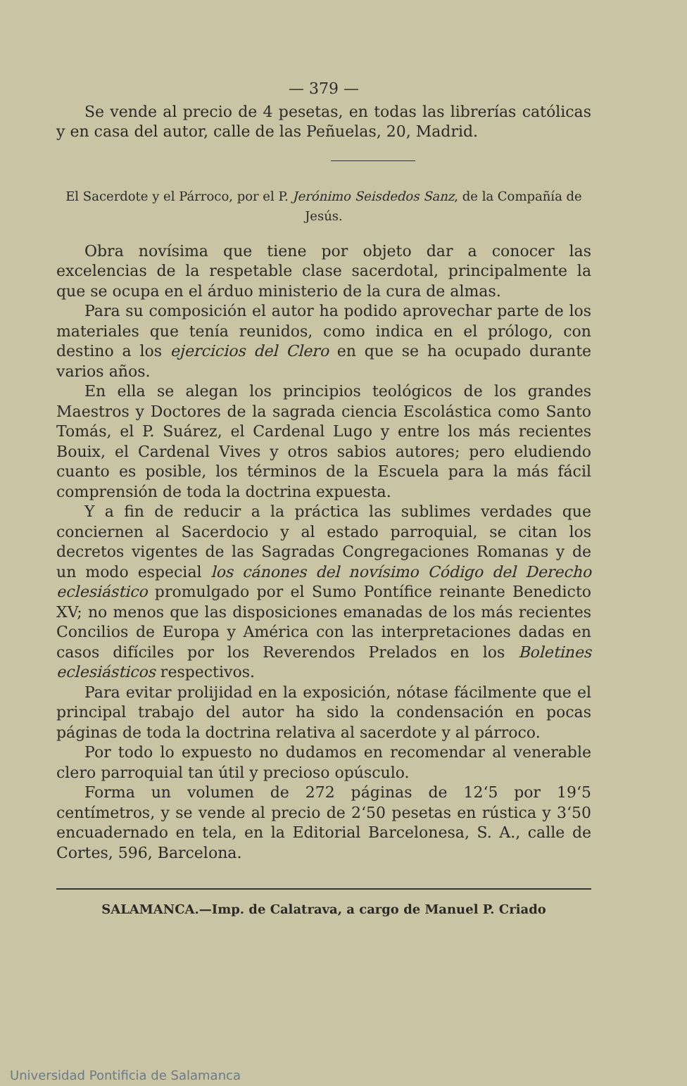— 379 —
Se vende al precio de 4 pesetas, en todas las librerías católicas y en casa del autor, calle de las Peñuelas, 20, Madrid.
El Sacerdote y el Párroco, por el P. Jerónimo Seisdedos Sanz, de la Compañía de Jesús.
Obra novísima que tiene por objeto dar a conocer las excelencias de la respetable clase sacerdotal, principalmente la que se ocupa en el árduo ministerio de la cura de almas.
Para su composición el autor ha podido aprovechar parte de los materiales que tenía reunidos, como indica en el prólogo, con destino a los ejercicios del Clero en que se ha ocupado durante varios años.
En ella se alegan los principios teológicos de los grandes Maestros y Doctores de la sagrada ciencia Escolástica como Santo Tomás, el P. Suárez, el Cardenal Lugo y entre los más recientes Bouix, el Cardenal Vives y otros sabios autores; pero eludiendo cuanto es posible, los términos de la Escuela para la más fácil comprensión de toda la doctrina expuesta.
Y a fin de reducir a la práctica las sublimes verdades que conciernen al Sacerdocio y al estado parroquial, se citan los decretos vigentes de las Sagradas Congregaciones Romanas y de un modo especial los cánones del novísimo Código del Derecho eclesiástico promulgado por el Sumo Pontífice reinante Benedicto XV; no menos que las disposiciones emanadas de los más recientes Concilios de Europa y América con las interpretaciones dadas en casos difíciles por los Reverendos Prelados en los Boletines eclesiásticos respectivos.
Para evitar prolijidad en la exposición, nótase fácilmente que el principal trabajo del autor ha sido la condensación en pocas páginas de toda la doctrina relativa al sacerdote y al párroco.
Por todo lo expuesto no dudamos en recomendar al venerable clero parroquial tan útil y precioso opúsculo.
Forma un volumen de 272 páginas de 12‘5 por 19‘5 centímetros, y se vende al precio de 2‘50 pesetas en rústica y 3‘50 encuadernado en tela, en la Editorial Barcelonesa, S. A., calle de Cortes, 596, Barcelona.
SALAMANCA.—Imp. de Calatrava, a cargo de Manuel P. Criado
Universidad Pontificia de Salamanca